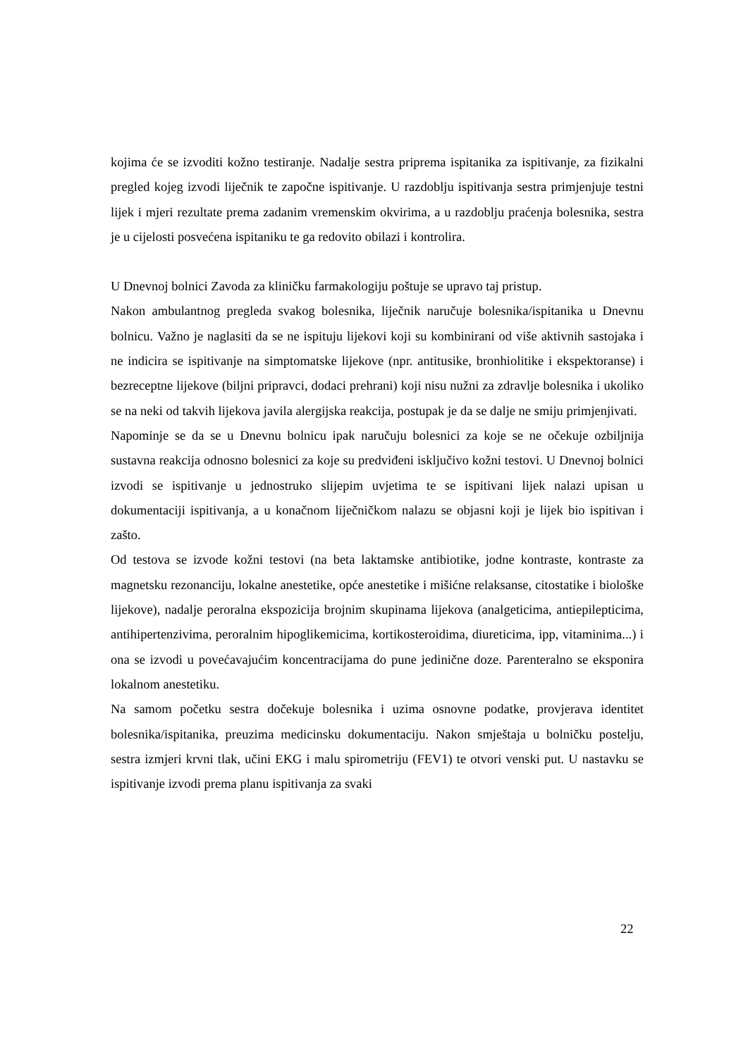kojima će se izvoditi kožno testiranje. Nadalje sestra priprema ispitanika za ispitivanje, za fizikalni pregled kojeg izvodi liječnik te započne ispitivanje. U razdoblju ispitivanja sestra primjenjuje testni lijek i mjeri rezultate prema zadanim vremenskim okvirima, a u razdoblju praćenja bolesnika, sestra je u cijelosti posvećena ispitaniku te ga redovito obilazi i kontrolira.
U Dnevnoj bolnici Zavoda za kliničku farmakologiju poštuje se upravo taj pristup.
Nakon ambulantnog pregleda svakog bolesnika, liječnik naručuje bolesnika/ispitanika u Dnevnu bolnicu. Važno je naglasiti da se ne ispituju lijekovi koji su kombinirani od više aktivnih sastojaka i ne indicira se ispitivanje na simptomatske lijekove (npr. antitusike, bronhiolitike i ekspektoranse) i bezreceptne lijekove (biljni pripravci, dodaci prehrani) koji nisu nužni za zdravlje bolesnika i ukoliko se na neki od takvih lijekova javila alergijska reakcija, postupak je da se dalje ne smiju primjenjivati.
Napominje se da se u Dnevnu bolnicu ipak naručuju bolesnici za koje se ne očekuje ozbiljnija sustavna reakcija odnosno bolesnici za koje su predviđeni isključivo kožni testovi. U Dnevnoj bolnici izvodi se ispitivanje u jednostruko slijepim uvjetima te se ispitivani lijek nalazi upisan u dokumentaciji ispitivanja, a u konačnom liječničkom nalazu se objasni koji je lijek bio ispitivan i zašto.
Od testova se izvode kožni testovi (na beta laktamske antibiotike, jodne kontraste, kontraste za magnetsku rezonanciju, lokalne anestetike, opće anestetike i mišićne relaksanse, citostatike i biološke lijekove), nadalje peroralna ekspozicija brojnim skupinama lijekova (analgeticima, antiepilepticima, antihipertenzivima, peroralnim hipoglikemicima, kortikosteroidima, diureticima, ipp, vitaminima...) i ona se izvodi u povećavajućim koncentracijama do pune jedinične doze. Parenteralno se eksponira lokalnom anestetiku.
Na samom početku sestra dočekuje bolesnika i uzima osnovne podatke, provjerava identitet bolesnika/ispitanika, preuzima medicinsku dokumentaciju. Nakon smještaja u bolničku postelju, sestra izmjeri krvni tlak, učini EKG i malu spirometriju (FEV1) te otvori venski put. U nastavku se ispitivanje izvodi prema planu ispitivanja za svaki
22